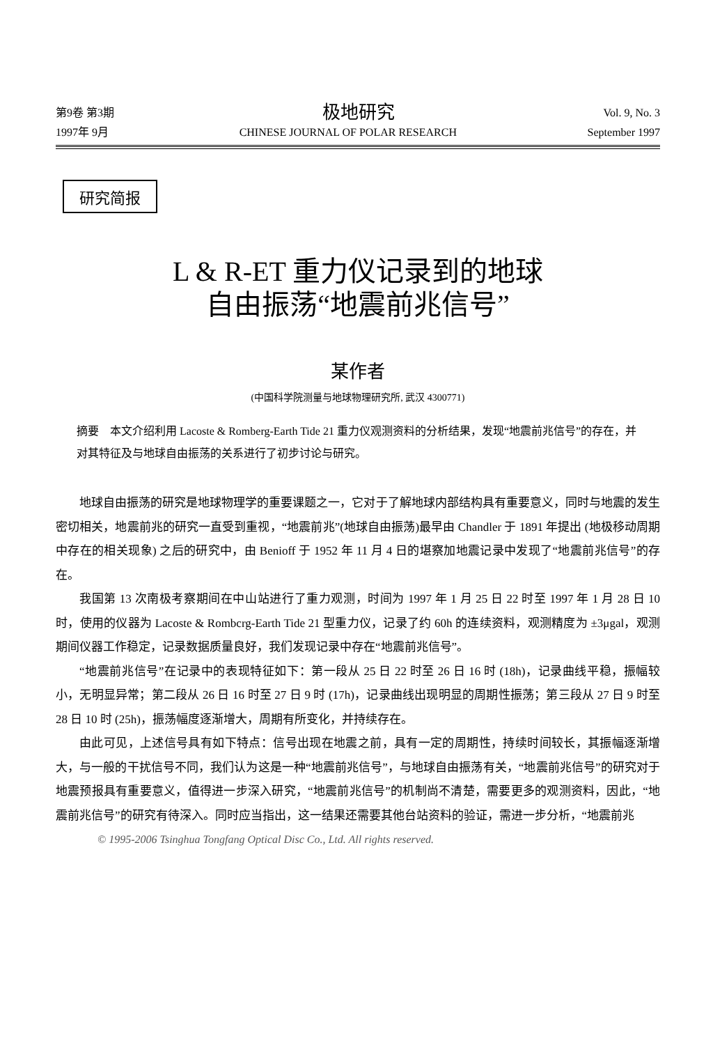第9卷 第3期 极地研究 Vol. 9, No. 3
1997年 9月 CHINESE JOURNAL OF POLAR RESEARCH September 1997
研究简报
L & R-ET 重力仪记录到的地球
自由振荡“地震前兆信号”
某作者
(中国科学院测量与地球物理研究所, 武汉 4300771)
摘要　本文介绍利用 Lacoste & Romberg-Earth Tide 21 重力仪观测资料的分析结果，发现“地震前兆信号”的存在，并对其特征及与地球自由振荡的关系进行了初步讨论与研究。
地球自由振荡的研究是地球物理学的重要课题之一，它对于了解地球内部结构具有重要意义，同时与地震的发生密切相关，地震前兆的研究一直受到重视，“地震前兆”(地球自由振荡)最早由 Chandler 于 1891 年提出 (地极移动周期中存在的相关现象) 之后的研究中，由 Benioff 于 1952 年 11 月 4 日的堪察加地震记录中发现了“地震前兆信号”的存在。
我国第 13 次南极考察期间在中山站进行了重力观测，时间为 1997 年 1 月 25 日 22 时至 1997 年 1 月 28 日 10 时，使用的仪器为 Lacoste & Rombcrg-Earth Tide 21 型重力仪，记录了约 60h 的连续资料，观测精度为 ±3μgal，观测期间仪器工作稳定，记录数据质量良好，我们发现记录中存在“地震前兆信号”。
“地震前兆信号”在记录中的表现特征如下：第一段从 25 日 22 时至 26 日 16 时 (18h)，记录曲线平稳，振幅较小，无明显异常；第二段从 26 日 16 时至 27 日 9 时 (17h)，记录曲线出现明显的周期性振荡；第三段从 27 日 9 时至 28 日 10 时 (25h)，振荡幅度逐渐增大，周期有所变化，并持续存在。
由此可见，上述信号具有如下特点：信号出现在地震之前，具有一定的周期性，持续时间较长，其振幅逐渐增大，与一般的干扰信号不同，我们认为这是一种“地震前兆信号”，与地球自由振荡有关，“地震前兆信号”的研究对于地震预报具有重要意义，值得进一步深入研究，“地震前兆信号”的机制尚不清楚，需要更多的观测资料，因此，“地震前兆信号”的研究有待深入。同时应当指出，这一结果还需要其他台站资料的验证，需进一步分析，“地震前兆
© 1995-2006 Tsinghua Tongfang Optical Disc Co., Ltd. All rights reserved.